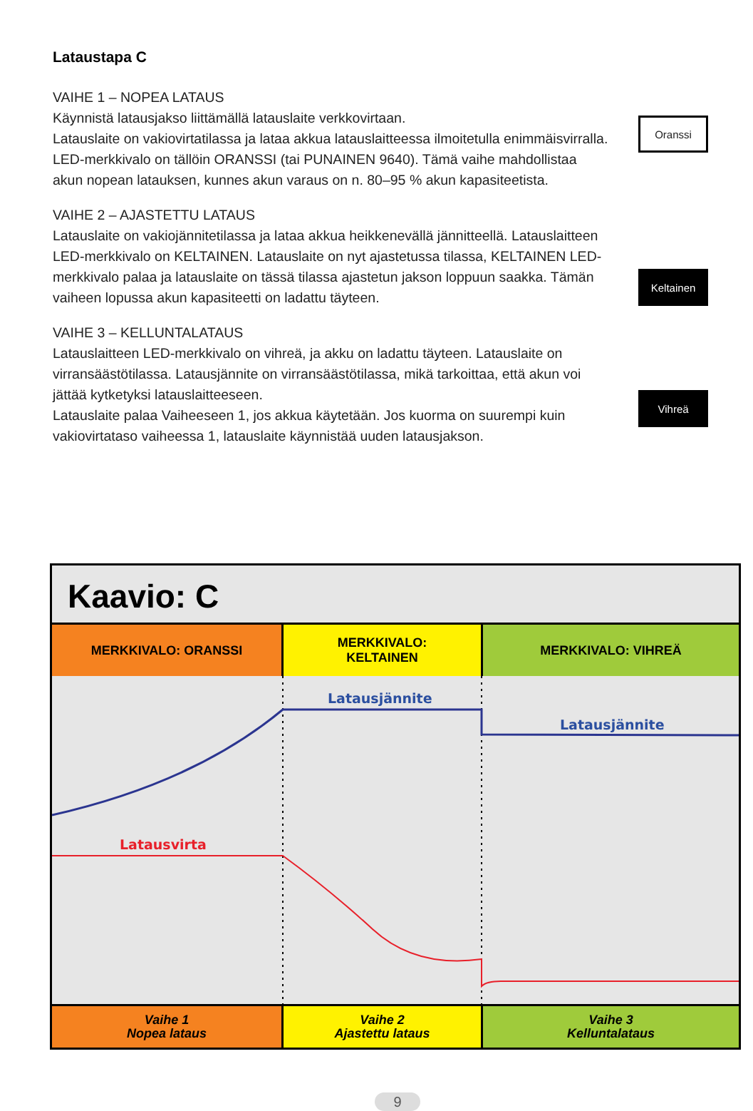Lataustapa C
VAIHE 1 – NOPEA LATAUS
Käynnistä latausjakso liittämällä latauslaite verkkovirtaan.
Latauslaite on vakiovirtatilassa ja lataa akkua latauslaitteessa ilmoitetulla enimmäisvirralla. LED-merkkivalo on tällöin ORANSSI (tai PUNAINEN 9640). Tämä vaihe mahdollistaa akun nopean latauksen, kunnes akun varaus on n. 80–95 % akun kapasiteetista.
Oranssi
VAIHE 2 – AJASTETTU LATAUS
Latauslaite on vakiojännitetilassa ja lataa akkua heikkenevällä jännitteellä. Latauslaitteen LED-merkkivalo on KELTAINEN. Latauslaite on nyt ajastetussa tilassa, KELTAINEN LED-merkkivalo palaa ja latauslaite on tässä tilassa ajastetun jakson loppuun saakka. Tämän vaiheen lopussa akun kapasiteetti on ladattu täyteen.
Keltainen
VAIHE 3 – KELLUNTALATAUS
Latauslaitteen LED-merkkivalo on vihreä, ja akku on ladattu täyteen. Latauslaite on virransäästötilassa. Latausjännite on virransäästötilassa, mikä tarkoittaa, että akun voi jättää kytketyksi latauslaitteeseen.
Latauslaite palaa Vaiheeseen 1, jos akkua käytetään. Jos kuorma on suurempi kuin vakiovirtataso vaiheessa 1, latauslaite käynnistää uuden latausjakson.
Vihreä
Kaavio: C
MERKKIVALO: ORANSSI MERKKIVALO:
KELTAINEN
MERKKIVALO: VIHREÄ
Latausjännite
Latausjännite
Latausvirta
Vaihe 1
Nopea lataus
Vaihe 2
Ajastettu lataus
Vaihe 3
Kelluntalataus
9